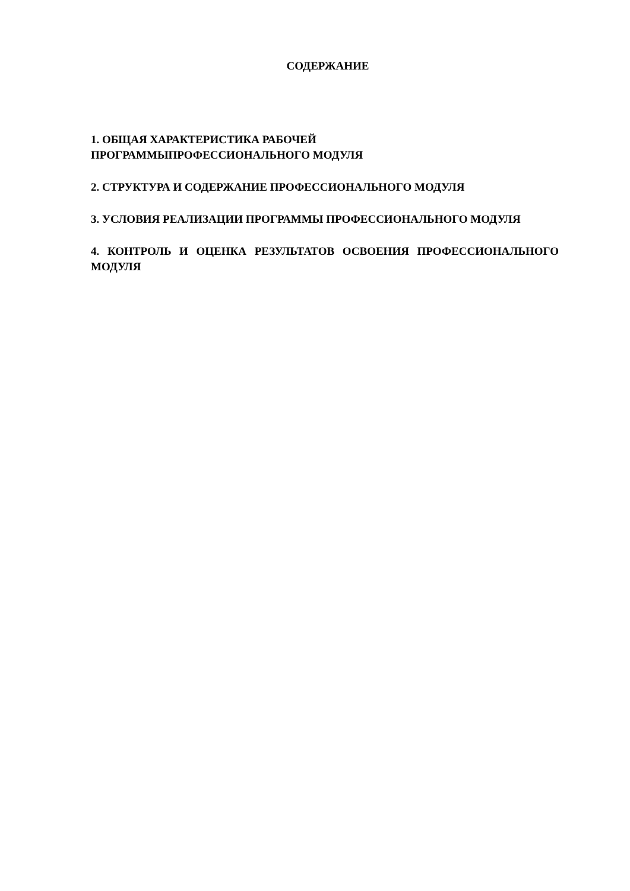СОДЕРЖАНИЕ
1. ОБЩАЯ ХАРАКТЕРИСТИКА РАБОЧЕЙ
ПРОГРАММЫПРОФЕССИОНАЛЬНОГО МОДУЛЯ
2. СТРУКТУРА И СОДЕРЖАНИЕ ПРОФЕССИОНАЛЬНОГО МОДУЛЯ
3. УСЛОВИЯ РЕАЛИЗАЦИИ ПРОГРАММЫ ПРОФЕССИОНАЛЬНОГО МОДУЛЯ
4. КОНТРОЛЬ И ОЦЕНКА РЕЗУЛЬТАТОВ ОСВОЕНИЯ ПРОФЕССИОНАЛЬНОГО МОДУЛЯ